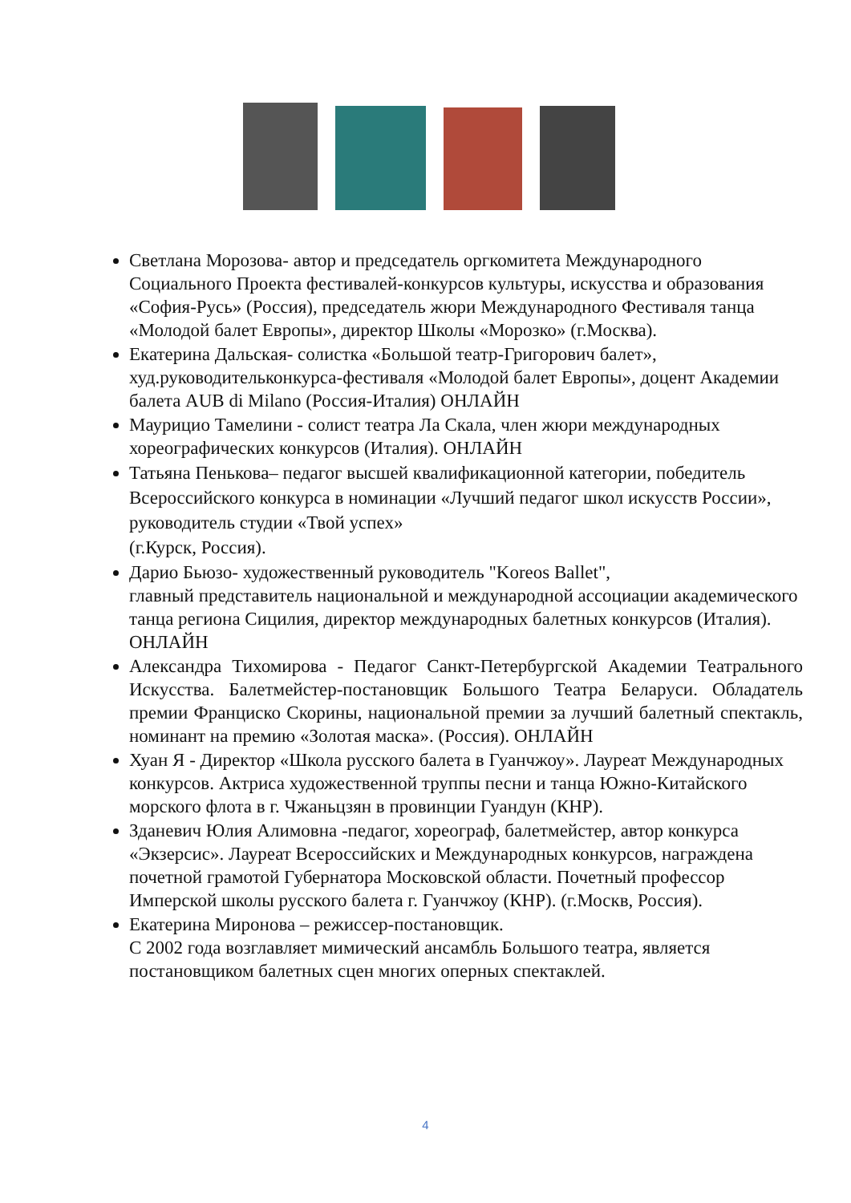Светлана Морозова- автор и председатель оргкомитета Международного Социального Проекта фестивалей-конкурсов культуры, искусства и образования «София-Русь» (Россия), председатель жюри Международного Фестиваля танца «Молодой балет Европы», директор Школы «Морозко» (г.Москва).
Екатерина Дальская- солистка «Большой театр-Григорович балет», худ.руководительконкурса-фестиваля «Молодой балет Европы», доцент Академии балета AUB di Milano (Россия-Италия) ОНЛАЙН
Маурицио Тамелини - солист театра Ла Скала, член жюри международных хореографических конкурсов (Италия). ОНЛАЙН
Татьяна Пенькова– педагог высшей квалификационной категории, победитель Всероссийского конкурса в номинации «Лучший педагог школ искусств России», руководитель студии «Твой успех»
(г.Курск, Россия).
Дарио Бьюзо- художественный руководитель "Koreos Ballet",
главный представитель национальной и международной ассоциации академического танца региона Сицилия, директор международных балетных конкурсов (Италия). ОНЛАЙН
Александра Тихомирова - Педагог Санкт-Петербургской Академии Театрального Искусства. Балетмейстер-постановщик Большого Театра Беларуси. Обладатель премии Франциско Скорины, национальной премии за лучший балетный спектакль, номинант на премию «Золотая маска». (Россия). ОНЛАЙН
Хуан Я - Директор «Школа русского балета в Гуанчжоу». Лауреат Международных конкурсов. Актриса художественной труппы песни и танца Южно-Китайского морского флота в г. Чжаньцзян в провинции Гуандун (КНР).
Зданевич Юлия Алимовна -педагог, хореограф, балетмейстер, автор конкурса «Экзерсис». Лауреат Всероссийских и Международных конкурсов, награждена почетной грамотой Губернатора Московской области. Почетный профессор Имперской школы русского балета г. Гуанчжоу (КНР). (г.Москв, Россия).
Екатерина Миронова – режиссер-постановщик.
С 2002 года возглавляет мимический ансамбль Большого театра, является постановщиком балетных сцен многих оперных спектаклей.
4